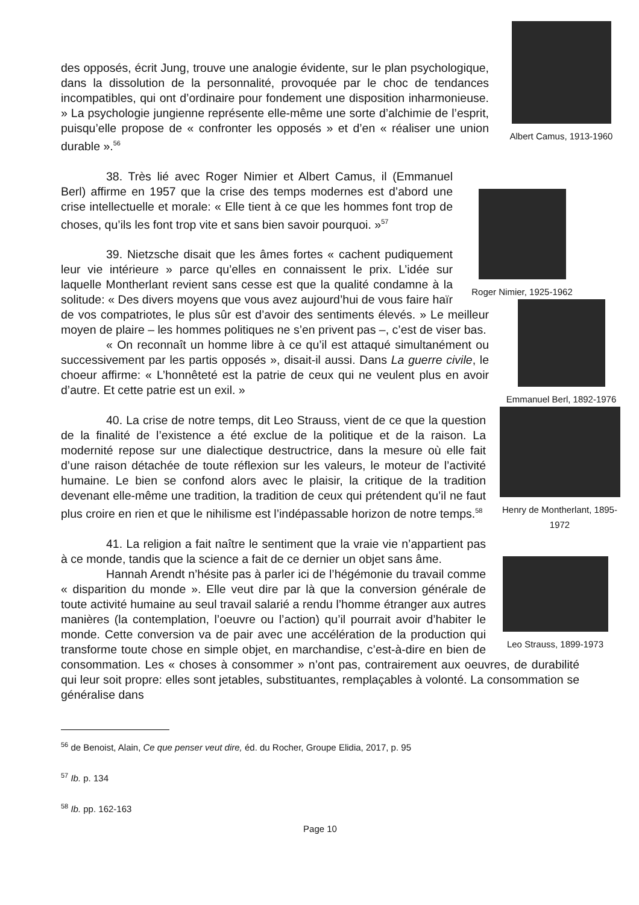Albert Camus, 1913-1960
Roger Nimier, 1925-1962
des opposés, écrit Jung, trouve une analogie évidente, sur le plan psychologique, dans la dissolution de la personnalité, provoquée par le choc de tendances incompatibles, qui ont d’ordinaire pour fondement une disposition inharmonieuse. » La psychologie jungienne représente elle-même une sorte d’alchimie de l’esprit, puisqu’elle propose de « confronter les opposés » et d’en « réaliser une union durable ».<sup>56</sup>
Emmanuel Berl, 1892-1976
38. Très lié avec Roger Nimier et Albert Camus, il (Emmanuel Berl) affirme en 1957 que la crise des temps modernes est d’abord une crise intellectuelle et morale: « Elle tient à ce que les hommes font trop de choses, qu’ils les font trop vite et sans bien savoir pourquoi. »<sup>57</sup>
Henry de Montherlant, 1895-1972
39. Nietzsche disait que les âmes fortes « cachent pudiquement leur vie intérieure » parce qu’elles en connaissent le prix. L’idée sur laquelle Montherlant revient sans cesse est que la qualité condamne à la solitude: « Des divers moyens que vous avez aujourd’hui de vous faire haïr de vos compatriotes, le plus sûr est d’avoir des sentiments élevés. » Le meilleur moyen de plaire – les hommes politiques ne s’en privent pas –, c’est de viser bas.
« On reconnaît un homme libre à ce qu’il est attaqué simultanément ou successivement par les partis opposés », disait-il aussi. Dans La guerre civile, le choeur affirme: « L’honnêteté est la patrie de ceux qui ne veulent plus en avoir d’autre. Et cette patrie est un exil. »
Leo Strauss, 1899-1973
40. La crise de notre temps, dit Leo Strauss, vient de ce que la question de la finalité de l’existence a été exclue de la politique et de la raison. La modernité repose sur une dialectique destructrice, dans la mesure où elle fait d’une raison détachée de toute réflexion sur les valeurs, le moteur de l’activité humaine. Le bien se confond alors avec le plaisir, la critique de la tradition devenant elle-même une tradition, la tradition de ceux qui prétendent qu’il ne faut plus croire en rien et que le nihilisme est l’indépassable horizon de notre temps.<sup>58</sup>
41. La religion a fait naître le sentiment que la vraie vie n’appartient pas à ce monde, tandis que la science a fait de ce dernier un objet sans âme.
Hannah Arendt n’hésite pas à parler ici de l’hégémonie du travail comme « disparition du monde ». Elle veut dire par là que la conversion générale de toute activité humaine au seul travail salarié a rendu l’homme étranger aux autres manières (la contemplation, l’oeuvre ou l’action) qu’il pourrait avoir d’habiter le monde. Cette conversion va de pair avec une accélération de la production qui transforme toute chose en simple objet, en marchandise, c’est-à-dire en bien de consommation. Les « choses à consommer » n’ont pas, contrairement aux oeuvres, de durabilité qui leur soit propre: elles sont jetables, substituantes, remplaçables à volonté. La consommation se généralise dans
<sup>56</sup> de Benoist, Alain, Ce que penser veut dire, éd. du Rocher, Groupe Elidia, 2017, p. 95
<sup>57</sup> Ib. p. 134
<sup>58</sup> Ib. pp. 162-163
Page 10